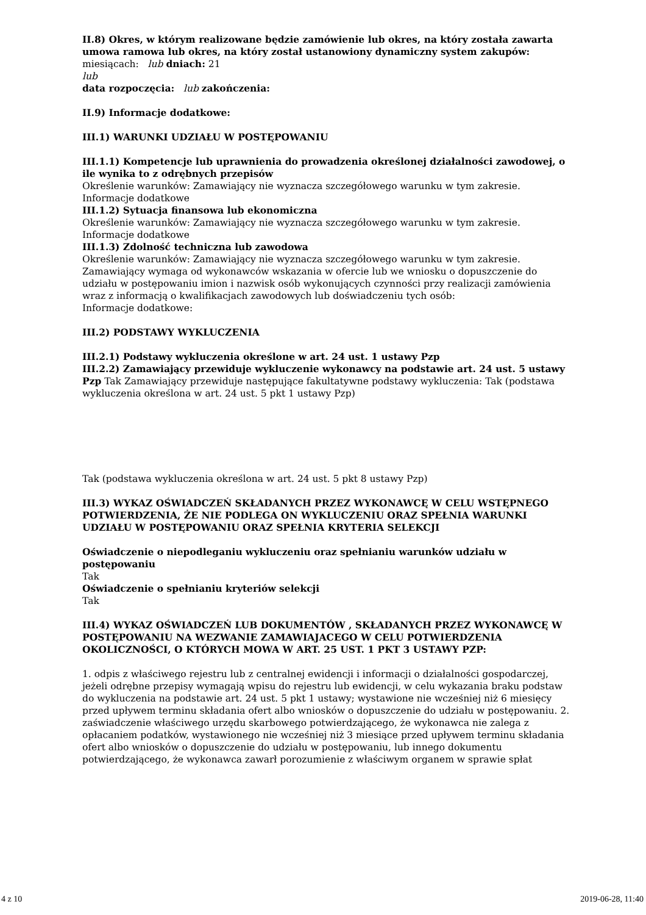II.8) Okres, w którym realizowane będzie zamówienie lub okres, na który została zawarta umowa ramowa lub okres, na który został ustanowiony dynamiczny system zakupów:
miesiącach: lub dniach: 21
lub
data rozpoczęcia: lub zakończenia:
II.9) Informacje dodatkowe:
III.1) WARUNKI UDZIAŁU W POSTĘPOWANIU
III.1.1) Kompetencje lub uprawnienia do prowadzenia określonej działalności zawodowej, o ile wynika to z odrębnych przepisów
Określenie warunków: Zamawiający nie wyznacza szczegółowego warunku w tym zakresie.
Informacje dodatkowe
III.1.2) Sytuacja finansowa lub ekonomiczna
Określenie warunków: Zamawiający nie wyznacza szczegółowego warunku w tym zakresie.
Informacje dodatkowe
III.1.3) Zdolność techniczna lub zawodowa
Określenie warunków: Zamawiający nie wyznacza szczegółowego warunku w tym zakresie.
Zamawiający wymaga od wykonawców wskazania w ofercie lub we wniosku o dopuszczenie do udziału w postępowaniu imion i nazwisk osób wykonujących czynności przy realizacji zamówienia wraz z informacją o kwalifikacjach zawodowych lub doświadczeniu tych osób:
Informacje dodatkowe:
III.2) PODSTAWY WYKLUCZENIA
III.2.1) Podstawy wykluczenia określone w art. 24 ust. 1 ustawy Pzp
III.2.2) Zamawiający przewiduje wykluczenie wykonawcy na podstawie art. 24 ust. 5 ustawy Pzp Tak Zamawiający przewiduje następujące fakultatywne podstawy wykluczenia: Tak (podstawa wykluczenia określona w art. 24 ust. 5 pkt 1 ustawy Pzp)
Tak (podstawa wykluczenia określona w art. 24 ust. 5 pkt 8 ustawy Pzp)
III.3) WYKAZ OŚWIADCZEŃ SKŁADANYCH PRZEZ WYKONAWCĘ W CELU WSTĘPNEGO POTWIERDZENIA, ŻE NIE PODLEGA ON WYKLUCZENIU ORAZ SPEŁNIA WARUNKI UDZIAŁU W POSTĘPOWANIU ORAZ SPEŁNIA KRYTERIA SELEKCJI
Oświadczenie o niepodleganiu wykluczeniu oraz spełnianiu warunków udziału w postępowaniu
Tak
Oświadczenie o spełnianiu kryteriów selekcji
Tak
III.4) WYKAZ OŚWIADCZEŃ LUB DOKUMENTÓW , SKŁADANYCH PRZEZ WYKONAWCĘ W POSTĘPOWANIU NA WEZWANIE ZAMAWIAJACEGO W CELU POTWIERDZENIA OKOLICZNOŚCI, O KTÓRYCH MOWA W ART. 25 UST. 1 PKT 3 USTAWY PZP:
1. odpis z właściwego rejestru lub z centralnej ewidencji i informacji o działalności gospodarczej, jeżeli odrębne przepisy wymagają wpisu do rejestru lub ewidencji, w celu wykazania braku podstaw do wykluczenia na podstawie art. 24 ust. 5 pkt 1 ustawy; wystawione nie wcześniej niż 6 miesięcy przed upływem terminu składania ofert albo wniosków o dopuszczenie do udziału w postępowaniu. 2. zaświadczenie właściwego urzędu skarbowego potwierdzającego, że wykonawca nie zalega z opłacaniem podatków, wystawionego nie wcześniej niż 3 miesiące przed upływem terminu składania ofert albo wniosków o dopuszczenie do udziału w postępowaniu, lub innego dokumentu potwierdzającego, że wykonawca zawarł porozumienie z właściwym organem w sprawie spłat
4 z 10 2019-06-28, 11:40